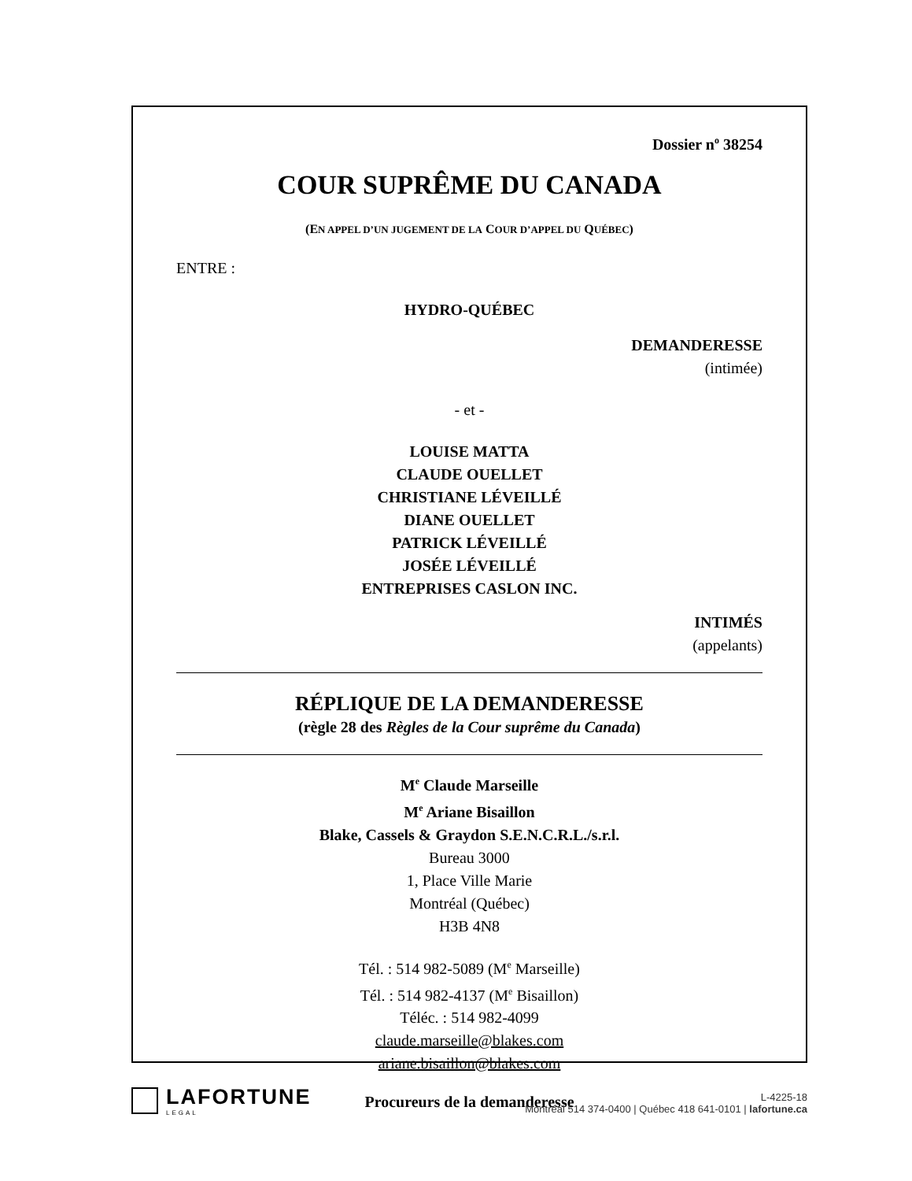Dossier n<sup>o</sup> 38254
COUR SUPRÊME DU CANADA
(EN APPEL D’UN JUGEMENT DE LA COUR D’APPEL DU QUÉBEC)
ENTRE :
HYDRO-QUÉBEC
DEMANDERESSE
(intimée)
- et -
LOUISE MATTA
CLAUDE OUELLET
CHRISTIANE LÉVEILLÉ
DIANE OUELLET
PATRICK LÉVEILLÉ
JOSÉE LÉVEILLÉ
ENTREPRISES CASLON INC.
INTIMÉS
(appelants)
RÉPLIQUE DE LA DEMANDERESSE
(règle 28 des Règles de la Cour suprême du Canada)
M<sup>e</sup> Claude Marseille
M<sup>e</sup> Ariane Bisaillon
Blake, Cassels & Graydon S.E.N.C.R.L./s.r.l.
Bureau 3000
1, Place Ville Marie
Montréal (Québec)
H3B 4N8
Tél. : 514 982-5089 (M<sup>e</sup> Marseille)
Tél. : 514 982-4137 (M<sup>e</sup> Bisaillon)
Téléc. : 514 982-4099
claude.marseille@blakes.com
ariane.bisaillon@blakes.com
Procureurs de la demanderesse
LAFORTUNE
LEGAL
L-4225-18
Montréal 514 374-0400 | Québec 418 641-0101 | lafortune.ca